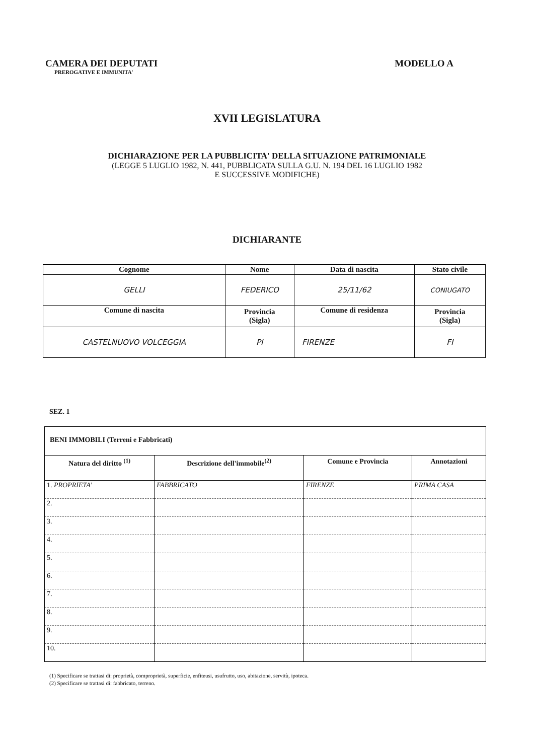CAMERA DEI DEPUTATI
PREROGATIVE E IMMUNITA'
MODELLO A
XVII LEGISLATURA
DICHIARAZIONE PER LA PUBBLICITA' DELLA SITUAZIONE PATRIMONIALE
(LEGGE 5 LUGLIO 1982, N. 441, PUBBLICATA SULLA G.U. N. 194 DEL 16 LUGLIO 1982
E SUCCESSIVE MODIFICHE)
DICHIARANTE
| Cognome | Nome | | Data di nascita | Stato civile |
| --- | --- | --- | --- | --- |
| GELLI | FEDERICO | | 25/11/62 | CONIUGATO |
| Comune di nascita | Provincia (Sigla) | Comune di residenza | | Provincia (Sigla) |
| CASTELNUOVO VOLCEGGIA | PI | FIRENZE | | FI |
SEZ. 1
| BENI IMMOBILI (Terreni e Fabbricati) | | | |
| --- | --- | --- | --- |
| Natura del diritto <sup>(1)</sup> | Descrizione dell'immobile<sup>(2)</sup> | Comune e Provincia | Annotazioni |
| 1. PROPRIETA' | FABBRICATO | FIRENZE | PRIMA CASA |
| 2. | | | |
| 3. | | | |
| 4. | | | |
| 5. | | | |
| 6. | | | |
| 7. | | | |
| 8. | | | |
| 9. | | | |
| 10. | | | |
(1) Specificare se trattasi di: proprietà, comproprietà, superficie, enfiteusi, usufrutto, uso, abitazione, servitù, ipoteca.
(2) Specificare se trattasi di: fabbricato, terreno.